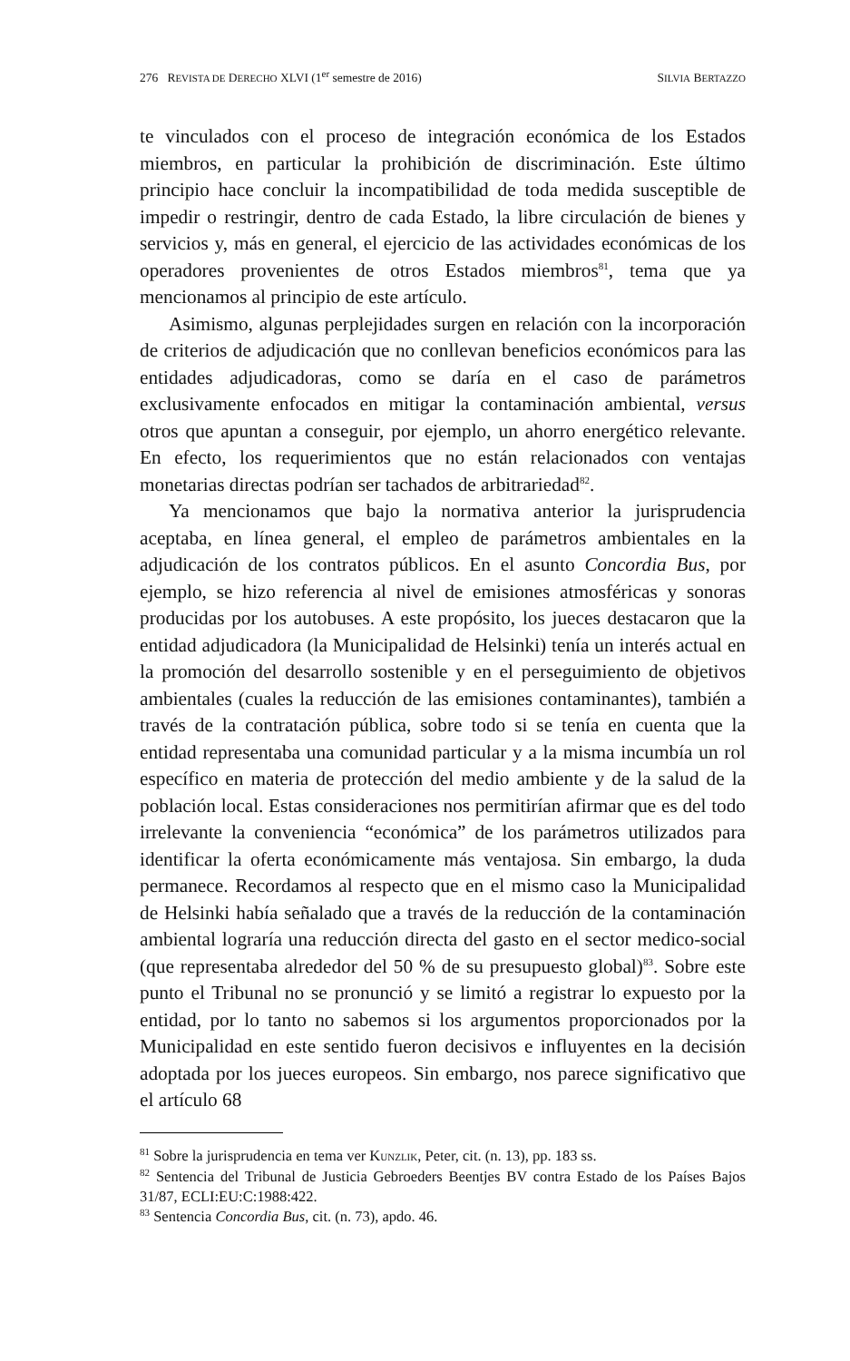276 REVISTA DE DERECHO XLVI (1<sup>er</sup> semestre de 2016) SILVIA BERTAZZO
te vinculados con el proceso de integración económica de los Estados miembros, en particular la prohibición de discriminación. Este último principio hace concluir la incompatibilidad de toda medida susceptible de impedir o restringir, dentro de cada Estado, la libre circulación de bienes y servicios y, más en general, el ejercicio de las actividades económicas de los operadores provenientes de otros Estados miembros<sup>81</sup>, tema que ya mencionamos al principio de este artículo.
Asimismo, algunas perplejidades surgen en relación con la incorporación de criterios de adjudicación que no conllevan beneficios económicos para las entidades adjudicadoras, como se daría en el caso de parámetros exclusivamente enfocados en mitigar la contaminación ambiental, versus otros que apuntan a conseguir, por ejemplo, un ahorro energético relevante. En efecto, los requerimientos que no están relacionados con ventajas monetarias directas podrían ser tachados de arbitrariedad<sup>82</sup>.
Ya mencionamos que bajo la normativa anterior la jurisprudencia aceptaba, en línea general, el empleo de parámetros ambientales en la adjudicación de los contratos públicos. En el asunto Concordia Bus, por ejemplo, se hizo referencia al nivel de emisiones atmosféricas y sonoras producidas por los autobuses. A este propósito, los jueces destacaron que la entidad adjudicadora (la Municipalidad de Helsinki) tenía un interés actual en la promoción del desarrollo sostenible y en el perseguimiento de objetivos ambientales (cuales la reducción de las emisiones contaminantes), también a través de la contratación pública, sobre todo si se tenía en cuenta que la entidad representaba una comunidad particular y a la misma incumbía un rol específico en materia de protección del medio ambiente y de la salud de la población local. Estas consideraciones nos permitirían afirmar que es del todo irrelevante la conveniencia “económica” de los parámetros utilizados para identificar la oferta económicamente más ventajosa. Sin embargo, la duda permanece. Recordamos al respecto que en el mismo caso la Municipalidad de Helsinki había señalado que a través de la reducción de la contaminación ambiental lograría una reducción directa del gasto en el sector medico-social (que representaba alrededor del 50 % de su presupuesto global)<sup>83</sup>. Sobre este punto el Tribunal no se pronunció y se limitó a registrar lo expuesto por la entidad, por lo tanto no sabemos si los argumentos proporcionados por la Municipalidad en este sentido fueron decisivos e influyentes en la decisión adoptada por los jueces europeos. Sin embargo, nos parece significativo que el artículo 68
<sup>81</sup> Sobre la jurisprudencia en tema ver KUNZLIK, Peter, cit. (n. 13), pp. 183 ss.
<sup>82</sup> Sentencia del Tribunal de Justicia Gebroeders Beentjes BV contra Estado de los Países Bajos 31/87, ECLI:EU:C:1988:422.
<sup>83</sup> Sentencia Concordia Bus, cit. (n. 73), apdo. 46.